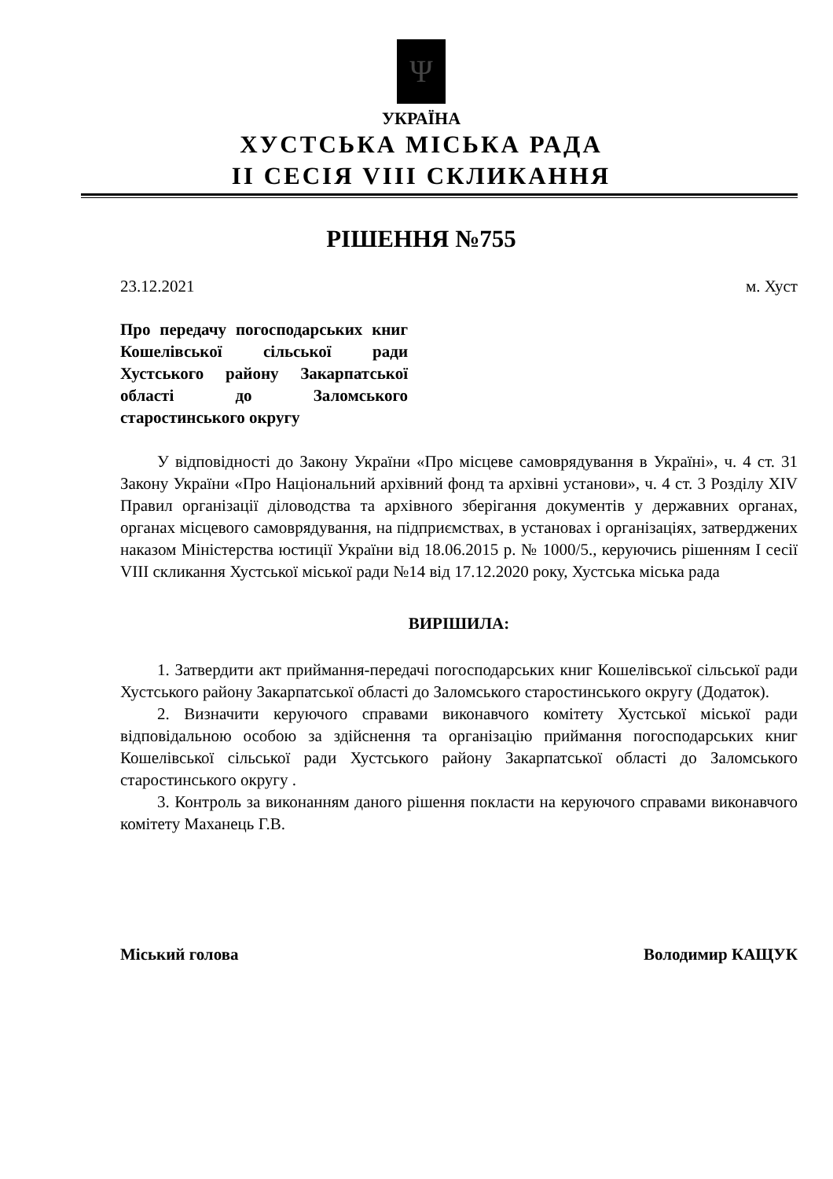Ψ
УКРАЇНА
ХУСТСЬКА МІСЬКА РАДА
II СЕСІЯ VIII СКЛИКАННЯ
РІШЕННЯ №755
23.12.2021 м. Хуст
Про передачу погосподарських книг Кошелівської сільської ради Хустського району Закарпатської області до Заломського старостинського округу
У відповідності до Закону України «Про місцеве самоврядування в Україні», ч. 4 ст. 31 Закону України «Про Національний архівний фонд та архівні установи», ч. 4 ст. 3 Розділу XIV Правил організації діловодства та архівного зберігання документів у державних органах, органах місцевого самоврядування, на підприємствах, в установах і організаціях, затверджених наказом Міністерства юстиції України від 18.06.2015 р. № 1000/5., керуючись рішенням I сесії VIII скликання Хустської міської ради №14 від 17.12.2020 року, Хустська міська рада
ВИРІШИЛА:
1. Затвердити акт приймання-передачі погосподарських книг Кошелівської сільської ради Хустського району Закарпатської області до Заломського старостинського округу (Додаток).
2. Визначити керуючого справами виконавчого комітету Хустської міської ради відповідальною особою за здійснення та організацію приймання погосподарських книг Кошелівської сільської ради Хустського району Закарпатської області до Заломського старостинського округу .
3. Контроль за виконанням даного рішення покласти на керуючого справами виконавчого комітету Маханець Г.В.
Міський голова Володимир КАЩУК